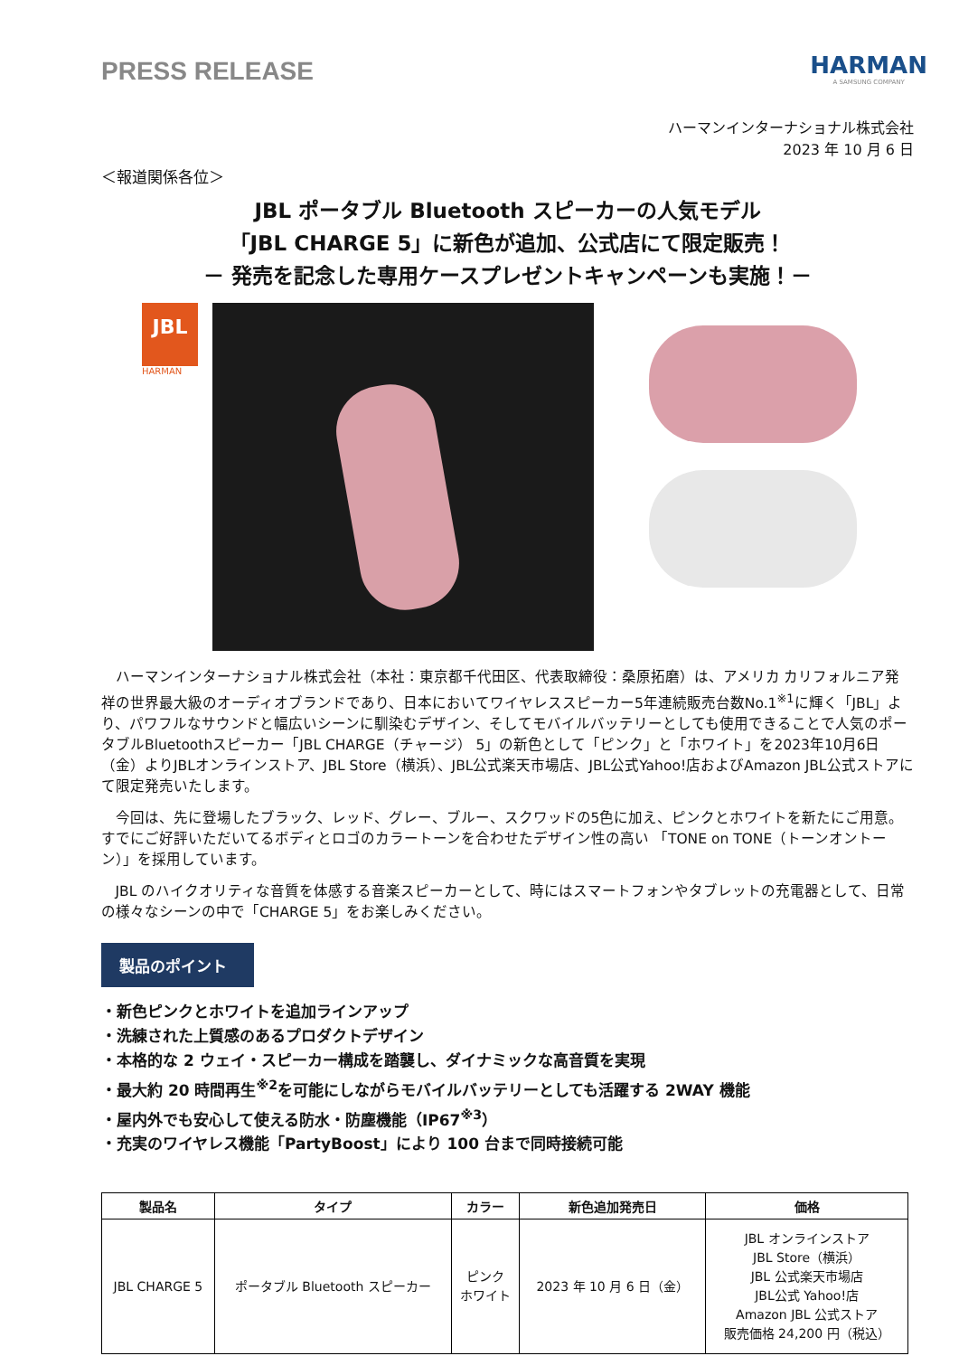PRESS RELEASE
HARMAN
A SAMSUNG COMPANY
ハーマンインターナショナル株式会社
2023 年 10 月 6 日
＜報道関係各位＞
JBL ポータブル Bluetooth スピーカーの人気モデル
「JBL CHARGE 5」に新色が追加、公式店にて限定販売！
－ 発売を記念した専用ケースプレゼントキャンペーンも実施！－
JBL
HARMAN
ハーマンインターナショナル株式会社（本社：東京都千代田区、代表取締役：桑原拓磨）は、アメリカ カリフォルニア発祥の世界最大級のオーディオブランドであり、日本においてワイヤレススピーカー5年連続販売台数No.1<sup>※1</sup>に輝く「JBL」より、パワフルなサウンドと幅広いシーンに馴染むデザイン、そしてモバイルバッテリーとしても使用できることで人気のポータブルBluetoothスピーカー「JBL CHARGE（チャージ） 5」の新色として「ピンク」と「ホワイト」を2023年10月6日（金）よりJBLオンラインストア、JBL Store（横浜）、JBL公式楽天市場店、JBL公式Yahoo!店およびAmazon JBL公式ストアにて限定発売いたします。
今回は、先に登場したブラック、レッド、グレー、ブルー、スクワッドの5色に加え、ピンクとホワイトを新たにご用意。すでにご好評いただいてるボディとロゴのカラートーンを合わせたデザイン性の高い 「TONE on TONE（トーンオントーン）」を採用しています。
JBL のハイクオリティな音質を体感する音楽スピーカーとして、時にはスマートフォンやタブレットの充電器として、日常の様々なシーンの中で「CHARGE 5」をお楽しみください。
製品のポイント
・新色ピンクとホワイトを追加ラインアップ
・洗練された上質感のあるプロダクトデザイン
・本格的な 2 ウェイ・スピーカー構成を踏襲し、ダイナミックな高音質を実現
・最大約 20 時間再生<sup>※2</sup>を可能にしながらモバイルバッテリーとしても活躍する 2WAY 機能
・屋内外でも安心して使える防水・防塵機能（IP67<sup>※3</sup>）
・充実のワイヤレス機能「PartyBoost」により 100 台まで同時接続可能
| 製品名 | タイプ | カラー | 新色追加発売日 | 価格 |
| --- | --- | --- | --- | --- |
| JBL CHARGE 5 | ポータブル Bluetooth スピーカー | ピンク ホワイト | 2023 年 10 月 6 日（金） | JBL オンラインストア JBL Store（横浜） JBL 公式楽天市場店 JBL公式 Yahoo!店 Amazon JBL 公式ストア 販売価格 24,200 円（税込） |